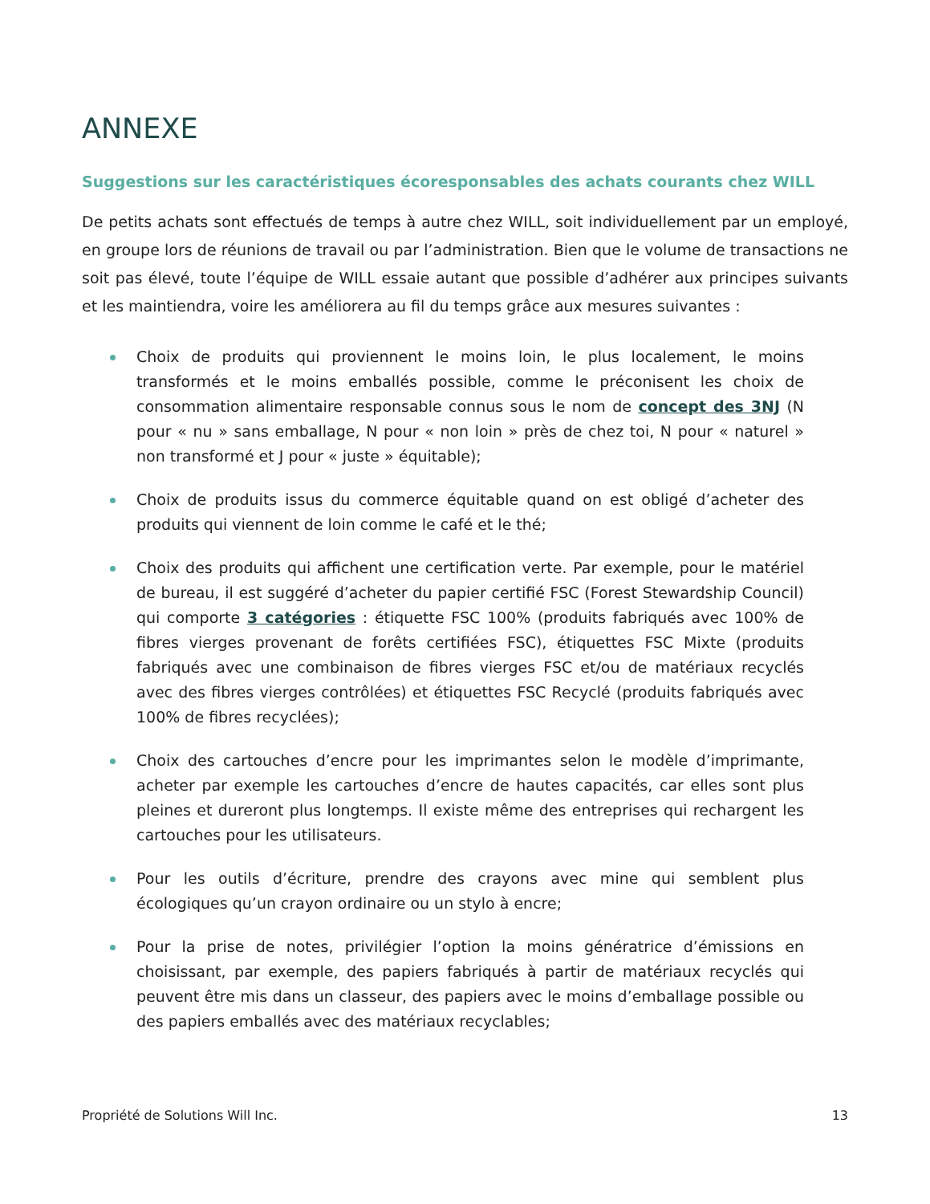ANNEXE
Suggestions sur les caractéristiques écoresponsables des achats courants chez WILL
De petits achats sont effectués de temps à autre chez WILL, soit individuellement par un employé, en groupe lors de réunions de travail ou par l’administration. Bien que le volume de transactions ne soit pas élevé, toute l’équipe de WILL essaie autant que possible d’adhérer aux principes suivants et les maintiendra, voire les améliorera au fil du temps grâce aux mesures suivantes :
Choix de produits qui proviennent le moins loin, le plus localement, le moins transformés et le moins emballés possible, comme le préconisent les choix de consommation alimentaire responsable connus sous le nom de concept des 3NJ (N pour « nu » sans emballage, N pour « non loin » près de chez toi, N pour « naturel » non transformé et J pour « juste » équitable);
Choix de produits issus du commerce équitable quand on est obligé d’acheter des produits qui viennent de loin comme le café et le thé;
Choix des produits qui affichent une certification verte. Par exemple, pour le matériel de bureau, il est suggéré d’acheter du papier certifié FSC (Forest Stewardship Council) qui comporte 3 catégories : étiquette FSC 100% (produits fabriqués avec 100% de fibres vierges provenant de forêts certifiées FSC), étiquettes FSC Mixte (produits fabriqués avec une combinaison de fibres vierges FSC et/ou de matériaux recyclés avec des fibres vierges contrôlées) et étiquettes FSC Recyclé (produits fabriqués avec 100% de fibres recyclées);
Choix des cartouches d’encre pour les imprimantes selon le modèle d’imprimante, acheter par exemple les cartouches d’encre de hautes capacités, car elles sont plus pleines et dureront plus longtemps. Il existe même des entreprises qui rechargent les cartouches pour les utilisateurs.
Pour les outils d’écriture, prendre des crayons avec mine qui semblent plus écologiques qu’un crayon ordinaire ou un stylo à encre;
Pour la prise de notes, privilégier l’option la moins génératrice d’émissions en choisissant, par exemple, des papiers fabriqués à partir de matériaux recyclés qui peuvent être mis dans un classeur, des papiers avec le moins d’emballage possible ou des papiers emballés avec des matériaux recyclables;
Propriété de Solutions Will Inc. 13